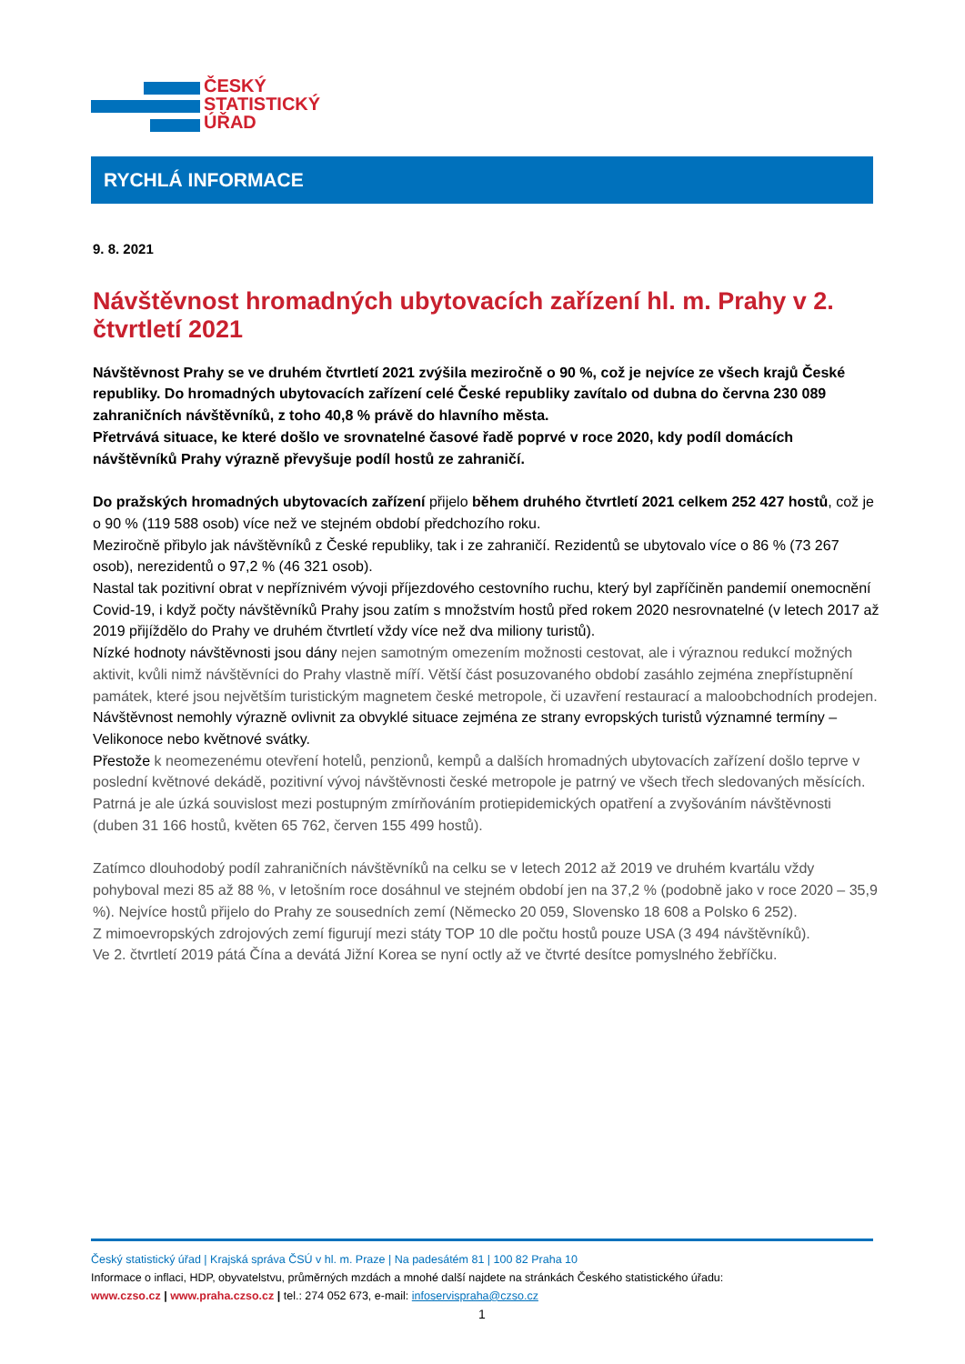ČESKÝ
STATISTICKÝ
ÚŘAD
RYCHLÁ INFORMACE
9. 8. 2021
Návštěvnost hromadných ubytovacích zařízení hl. m. Prahy v 2. čtvrtletí 2021
Návštěvnost Prahy se ve druhém čtvrtletí 2021 zvýšila meziročně o 90 %, což je nejvíce ze všech krajů České republiky. Do hromadných ubytovacích zařízení celé České republiky zavítalo od dubna do června 230 089 zahraničních návštěvníků, z toho 40,8 % právě do hlavního města.
Přetrvává situace, ke které došlo ve srovnatelné časové řadě poprvé v roce 2020, kdy podíl domácích návštěvníků Prahy výrazně převyšuje podíl hostů ze zahraničí.
Do pražských hromadných ubytovacích zařízení přijelo během druhého čtvrtletí 2021 celkem 252 427 hostů, což je o 90 % (119 588 osob) více než ve stejném období předchozího roku.
Meziročně přibylo jak návštěvníků z České republiky, tak i ze zahraničí. Rezidentů se ubytovalo více o 86 % (73 267 osob), nerezidentů o 97,2 % (46 321 osob).
Nastal tak pozitivní obrat v nepříznivém vývoji příjezdového cestovního ruchu, který byl zapříčiněn pandemií onemocnění Covid-19, i když počty návštěvníků Prahy jsou zatím s množstvím hostů před rokem 2020 nesrovnatelné (v letech 2017 až 2019 přijíždělo do Prahy ve druhém čtvrtletí vždy více než dva miliony turistů).
Nízké hodnoty návštěvnosti jsou dány nejen samotným omezením možnosti cestovat, ale i výraznou redukcí možných aktivit, kvůli nimž návštěvníci do Prahy vlastně míří. Větší část posuzovaného období zasáhlo zejména znepřístupnění památek, které jsou největším turistickým magnetem české metropole, či uzavření restaurací a maloobchodních prodejen. Návštěvnost nemohly výrazně ovlivnit za obvyklé situace zejména ze strany evropských turistů významné termíny – Velikonoce nebo květnové svátky.
Přestože k neomezenému otevření hotelů, penzionů, kempů a dalších hromadných ubytovacích zařízení došlo teprve v poslední květnové dekádě, pozitivní vývoj návštěvnosti české metropole je patrný ve všech třech sledovaných měsících. Patrná je ale úzká souvislost mezi postupným zmírňováním protiepidemických opatření a zvyšováním návštěvnosti (duben 31 166 hostů, květen 65 762, červen 155 499 hostů).
Zatímco dlouhodobý podíl zahraničních návštěvníků na celku se v letech 2012 až 2019 ve druhém kvartálu vždy pohyboval mezi 85 až 88 %, v letošním roce dosáhnul ve stejném období jen na 37,2 % (podobně jako v roce 2020 – 35,9 %). Nejvíce hostů přijelo do Prahy ze sousedních zemí (Německo 20 059, Slovensko 18 608 a Polsko 6 252).
Z mimoevropských zdrojových zemí figurují mezi státy TOP 10 dle počtu hostů pouze USA (3 494 návštěvníků).
Ve 2. čtvrtletí 2019 pátá Čína a devátá Jižní Korea se nyní octly až ve čtvrté desítce pomyslného žebříčku.
Český statistický úřad | Krajská správa ČSÚ v hl. m. Praze | Na padesátém 81 | 100 82 Praha 10
Informace o inflaci, HDP, obyvatelstvu, průměrných mzdách a mnohé další najdete na stránkách Českého statistického úřadu:
www.czso.cz | www.praha.czso.cz | tel.: 274 052 673, e-mail: infoservispraha@czso.cz
1